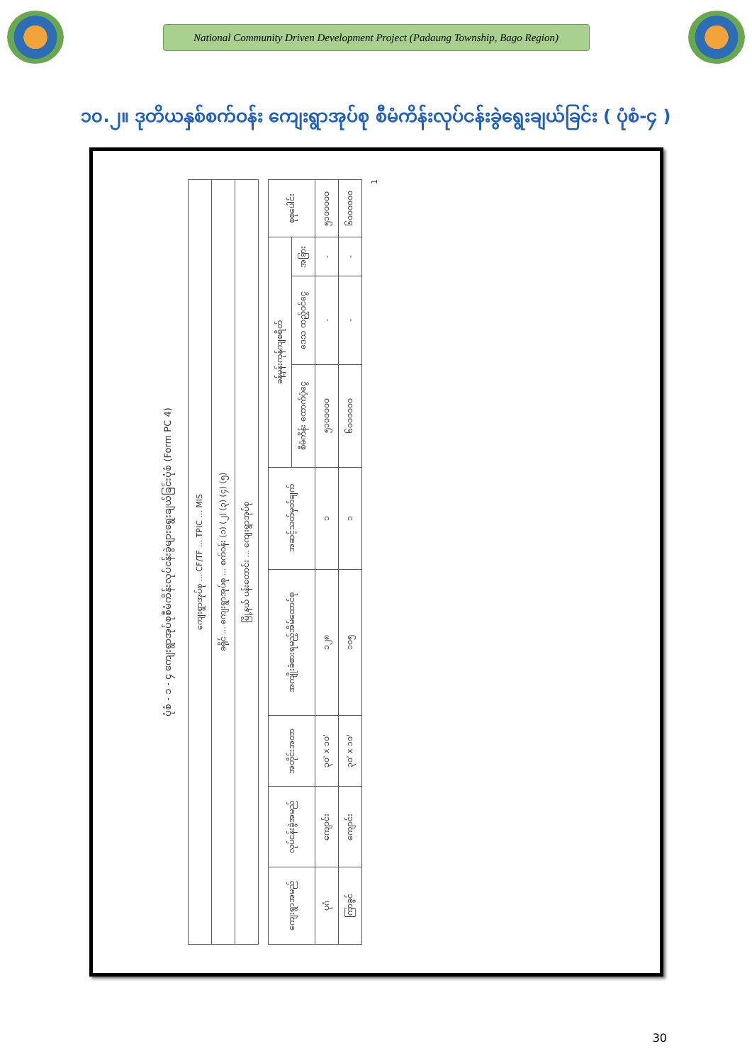National Community Driven Development Project (Padaung Township, Bago Region)
၁၀.၂။ ဒုတိယနှစ်စက်ဝန်း ကျေးရွာအုပ်စု စီမံကိန်းလုပ်ငန်းခွဲရွေးချယ်ခြင်း ( ပုံစံ-၄ )
ပုံစံ - ၁ - ၄ ကျေးရွာအုပ်စုစီမံကိန်းလုပ်ငန်းခွဲများရွေးချယ်ခြင်းပုံစံ (Form PC 4)
| ကျေးရွာအုပ်စု ... CF/TF ... TPIC ... MIS |
| ခရိုင် ... ကျေးရွာအုပ်စု ... စက်ဝန်း (၁) (၂) (၃) (၄) (၅) |
| မြို့နယ် ပန်းတောင်း ... ကျေးရွာအုပ်စု |
| ကျေးရွာအမည် | လုပ်ငန်းခွဲအမည် | အတိုင်းအတာ | အကျိုးခံစားရမည့်အိမ်ထောင်စု | အဆင့်သတ်မှတ်ချက် | ခန့်မှန်းကုန်ကျစရိတ် | | | စုစုပေါင်း |
| --- | --- | --- | --- | --- | --- | --- | --- | --- |
| | | | | | စီမံကိန်း ထောက်ပံ့ငွေ | ဒေသ ထည့်ဝင်ငွေ | အခြား | |
| ပုဂံ | ကျောင်း | ၃၀' x ၁၀' | ၁၂၈ | ၁ | ၅၁၀၀၀၀၀ | - | - | ၅၁၀၀၀၀၀ |
| ကြာခွင် | ကျောင်း | ၃၀' x ၁၀' | ၁၀၅ | ၁ | ၆၀၀၀၀၀၀ | - | - | ၆၀၀၀၀၀၀ |
1
30